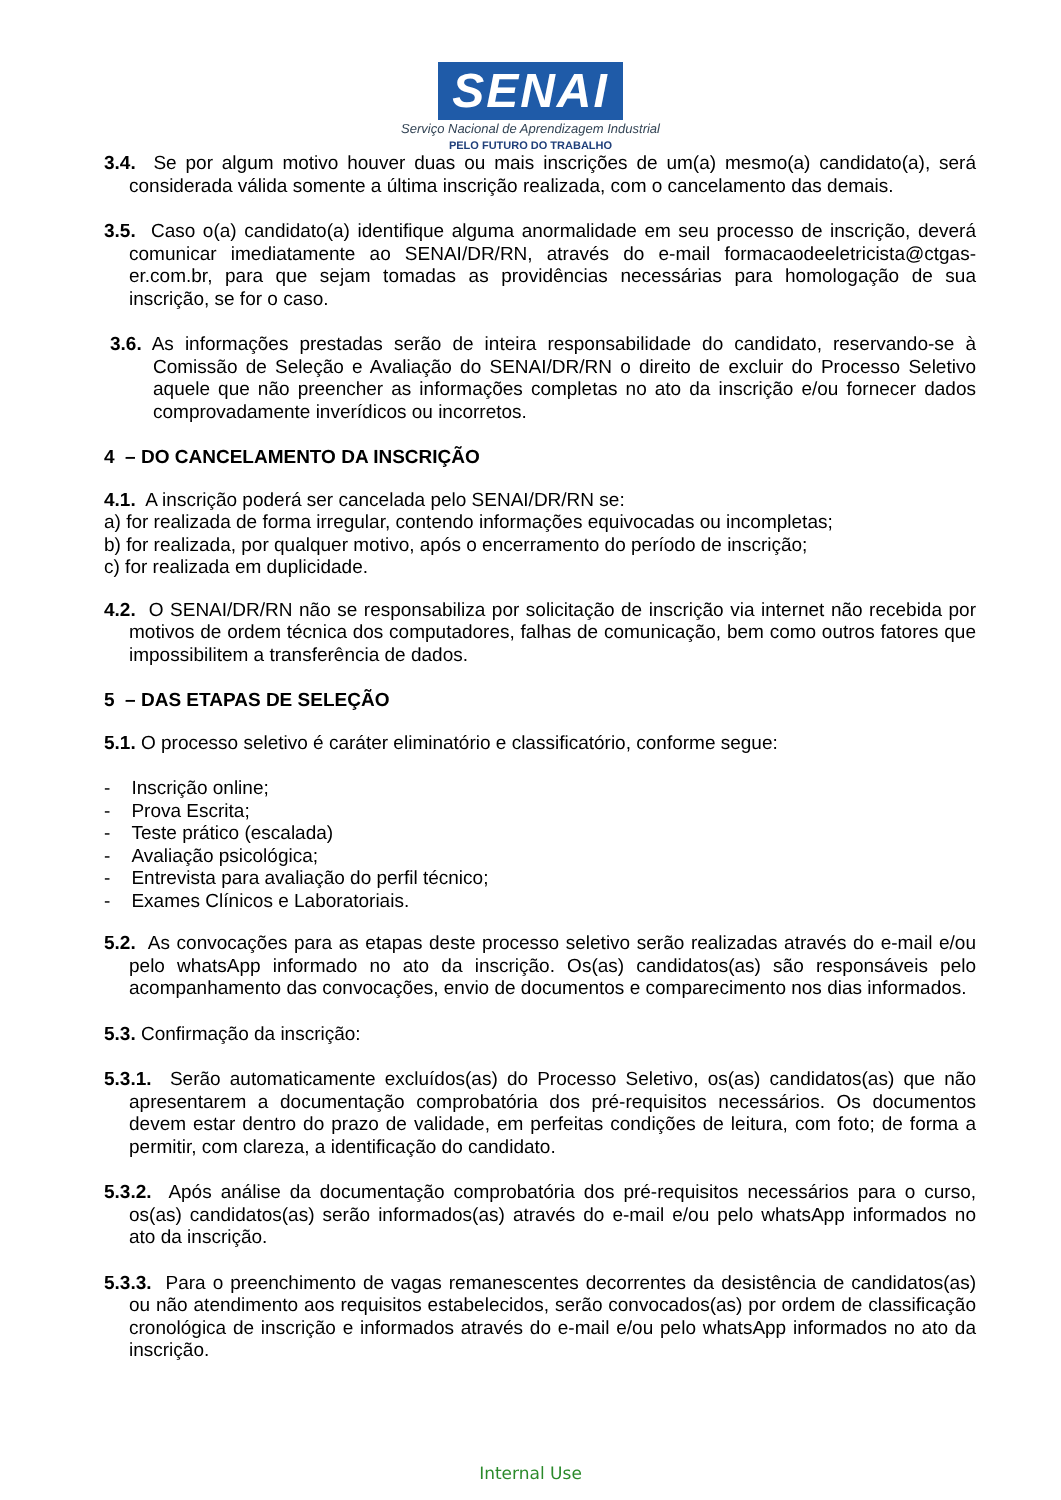SENAI
Serviço Nacional de Aprendizagem Industrial
PELO FUTURO DO TRABALHO
3.4. Se por algum motivo houver duas ou mais inscrições de um(a) mesmo(a) candidato(a), será considerada válida somente a última inscrição realizada, com o cancelamento das demais.
3.5. Caso o(a) candidato(a) identifique alguma anormalidade em seu processo de inscrição, deverá comunicar imediatamente ao SENAI/DR/RN, através do e-mail formacaodeeletricista@ctgas-er.com.br, para que sejam tomadas as providências necessárias para homologação de sua inscrição, se for o caso.
3.6. As informações prestadas serão de inteira responsabilidade do candidato, reservando-se à Comissão de Seleção e Avaliação do SENAI/DR/RN o direito de excluir do Processo Seletivo aquele que não preencher as informações completas no ato da inscrição e/ou fornecer dados comprovadamente inverídicos ou incorretos.
4 – DO CANCELAMENTO DA INSCRIÇÃO
4.1. A inscrição poderá ser cancelada pelo SENAI/DR/RN se:
a) for realizada de forma irregular, contendo informações equivocadas ou incompletas;
b) for realizada, por qualquer motivo, após o encerramento do período de inscrição;
c) for realizada em duplicidade.
4.2. O SENAI/DR/RN não se responsabiliza por solicitação de inscrição via internet não recebida por motivos de ordem técnica dos computadores, falhas de comunicação, bem como outros fatores que impossibilitem a transferência de dados.
5 – DAS ETAPAS DE SELEÇÃO
5.1. O processo seletivo é caráter eliminatório e classificatório, conforme segue:
- Inscrição online;
- Prova Escrita;
- Teste prático (escalada)
- Avaliação psicológica;
- Entrevista para avaliação do perfil técnico;
- Exames Clínicos e Laboratoriais.
5.2. As convocações para as etapas deste processo seletivo serão realizadas através do e-mail e/ou pelo whatsApp informado no ato da inscrição. Os(as) candidatos(as) são responsáveis pelo acompanhamento das convocações, envio de documentos e comparecimento nos dias informados.
5.3. Confirmação da inscrição:
5.3.1. Serão automaticamente excluídos(as) do Processo Seletivo, os(as) candidatos(as) que não apresentarem a documentação comprobatória dos pré-requisitos necessários. Os documentos devem estar dentro do prazo de validade, em perfeitas condições de leitura, com foto; de forma a permitir, com clareza, a identificação do candidato.
5.3.2. Após análise da documentação comprobatória dos pré-requisitos necessários para o curso, os(as) candidatos(as) serão informados(as) através do e-mail e/ou pelo whatsApp informados no ato da inscrição.
5.3.3. Para o preenchimento de vagas remanescentes decorrentes da desistência de candidatos(as) ou não atendimento aos requisitos estabelecidos, serão convocados(as) por ordem de classificação cronológica de inscrição e informados através do e-mail e/ou pelo whatsApp informados no ato da inscrição.
Internal Use